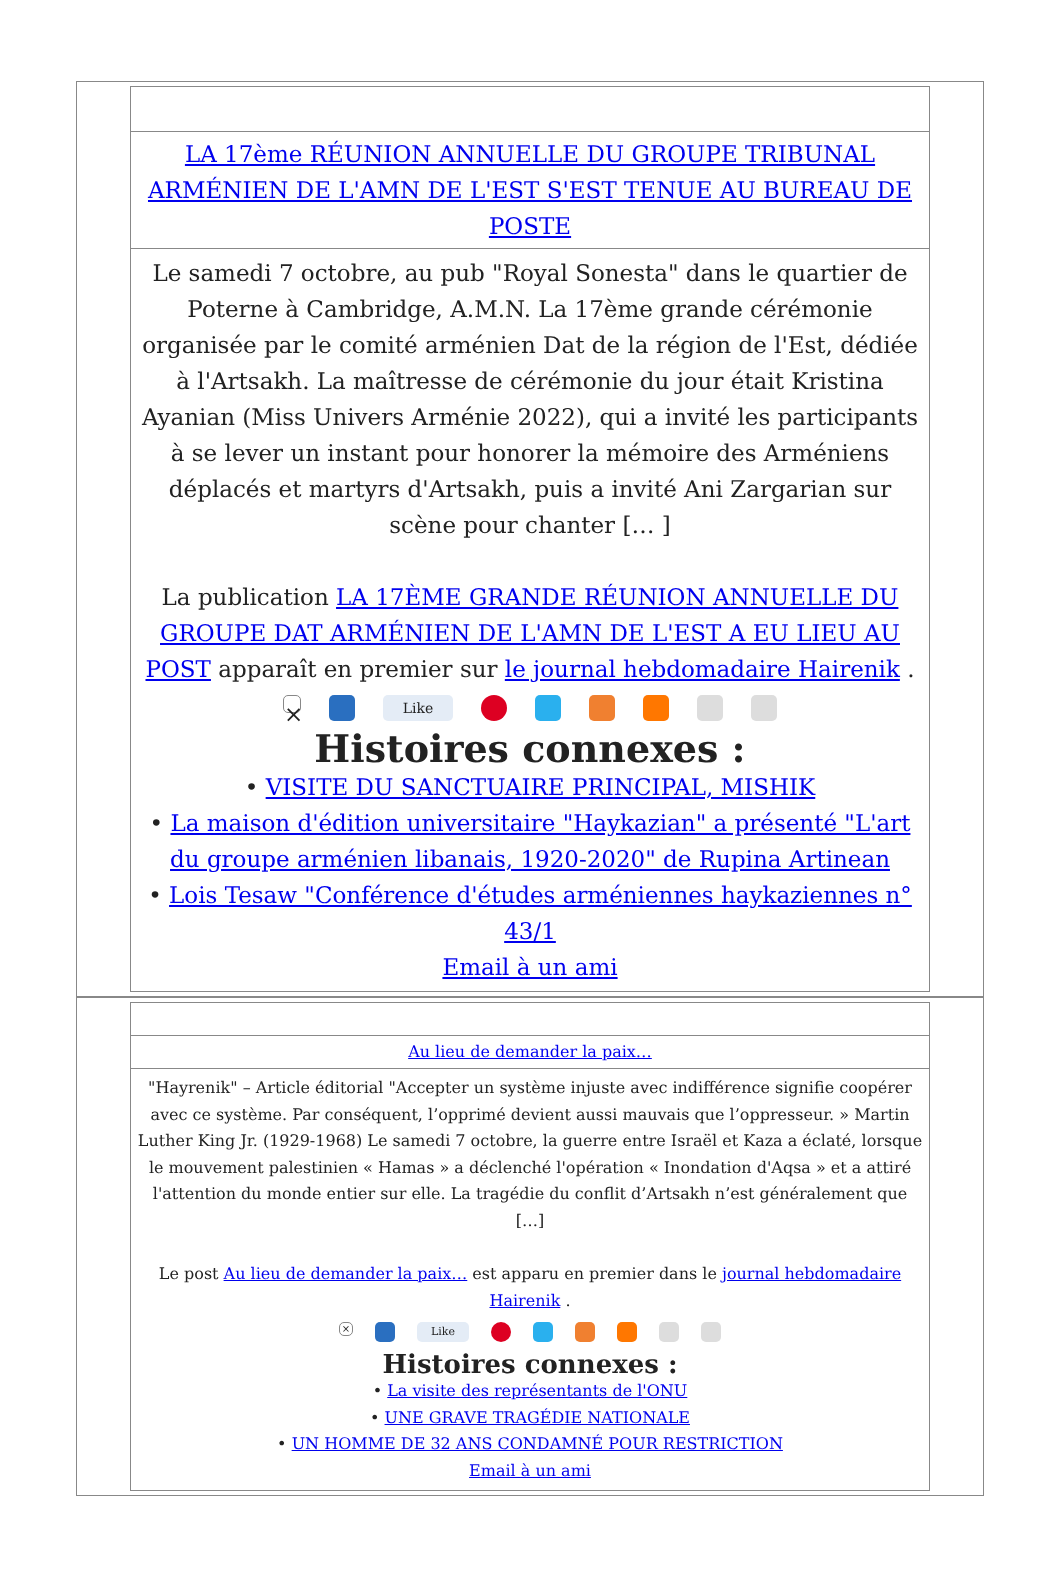LA 17ème RÉUNION ANNUELLE DU GROUPE TRIBUNAL ARMÉNIEN DE L'AMN DE L'EST S'EST TENUE AU BUREAU DE POSTE
Le samedi 7 octobre, au pub "Royal Sonesta" dans le quartier de Poterne à Cambridge, A.M.N. La 17ème grande cérémonie organisée par le comité arménien Dat de la région de l'Est, dédiée à l'Artsakh. La maîtresse de cérémonie du jour était Kristina Ayanian (Miss Univers Arménie 2022), qui a invité les participants à se lever un instant pour honorer la mémoire des Arméniens déplacés et martyrs d'Artsakh, puis a invité Ani Zargarian sur scène pour chanter [… ]
La publication LA 17ÈME GRANDE RÉUNION ANNUELLE DU GROUPE DAT ARMÉNIEN DE L'AMN DE L'EST A EU LIEU AU POST apparaît en premier sur le journal hebdomadaire Hairenik .
× Like
Histoires connexes :
• VISITE DU SANCTUAIRE PRINCIPAL, MISHIK
• La maison d'édition universitaire "Haykazian" a présenté "L'art du groupe arménien libanais, 1920-2020" de Rupina Artinean
• Lois Tesaw "Conférence d'études arméniennes haykaziennes n° 43/1
Email à un ami
Au lieu de demander la paix…
"Hayrenik" – Article éditorial "Accepter un système injuste avec indifférence signifie coopérer avec ce système. Par conséquent, l’opprimé devient aussi mauvais que l’oppresseur. » Martin Luther King Jr. (1929-1968) Le samedi 7 octobre, la guerre entre Israël et Kaza a éclaté, lorsque le mouvement palestinien « Hamas » a déclenché l'opération « Inondation d'Aqsa » et a attiré l'attention du monde entier sur elle. La tragédie du conflit d’Artsakh n’est généralement que […]
Le post Au lieu de demander la paix… est apparu en premier dans le journal hebdomadaire Hairenik .
× Like
Histoires connexes :
• La visite des représentants de l'ONU
• UNE GRAVE TRAGÉDIE NATIONALE
• UN HOMME DE 32 ANS CONDAMNÉ POUR RESTRICTION
Email à un ami